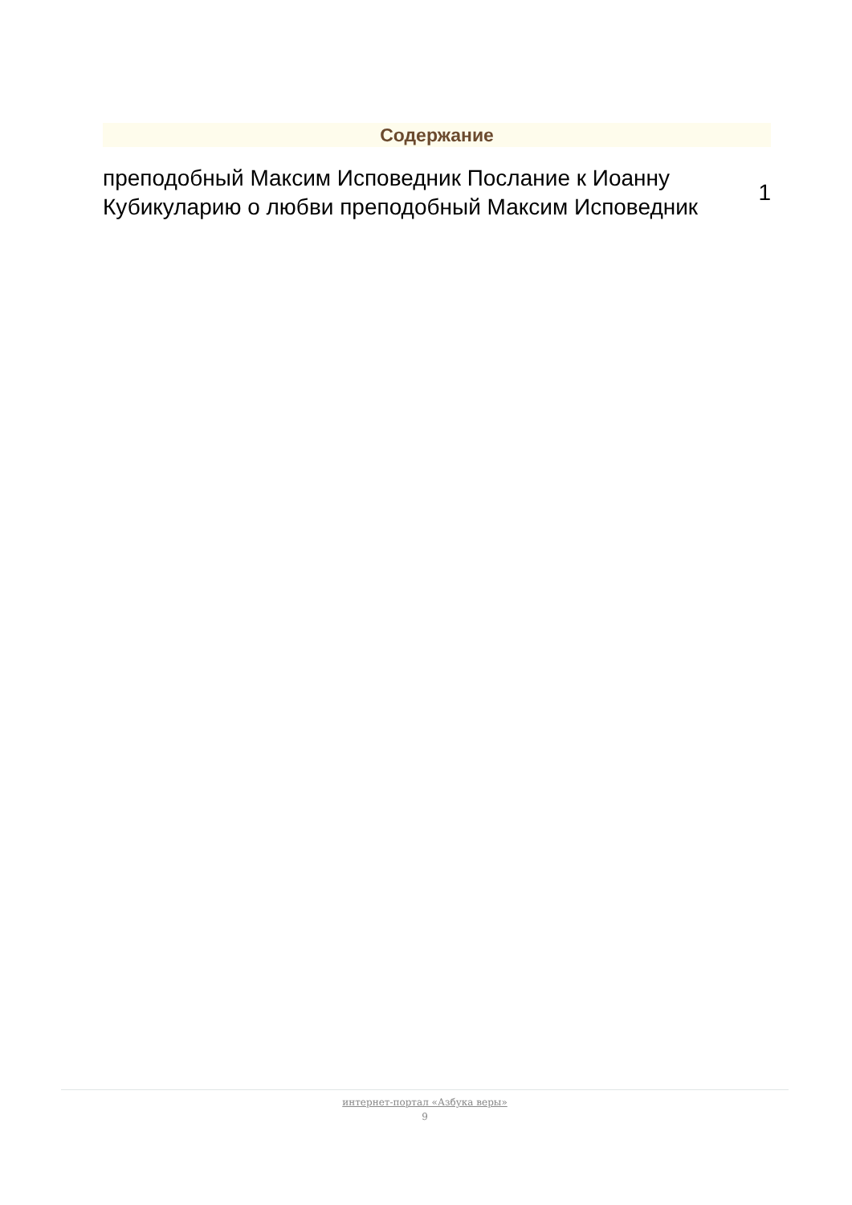Содержание
преподобный Максим Исповедник Послание к Иоанну Кубикуларию о любви преподобный Максим Исповедник
1
интернет-портал «Азбука веры»
9